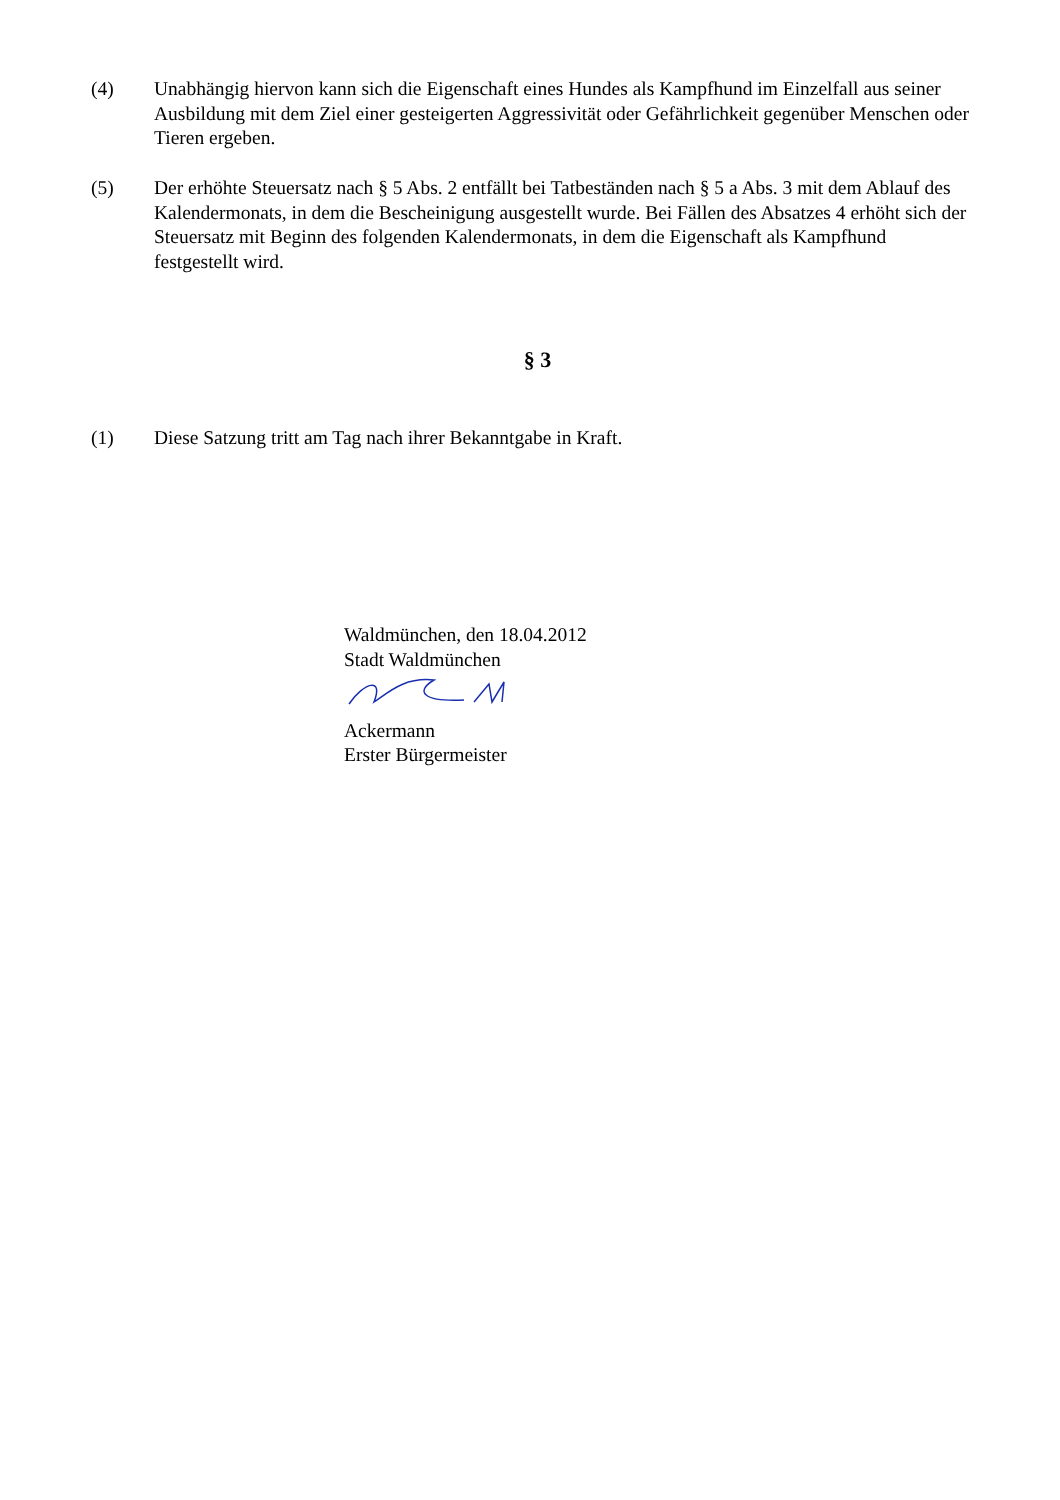(4) Unabhängig hiervon kann sich die Eigenschaft eines Hundes als Kampfhund im Einzelfall aus seiner Ausbildung mit dem Ziel einer gesteigerten Aggressivität oder Gefährlichkeit gegenüber Menschen oder Tieren ergeben.
(5) Der erhöhte Steuersatz nach § 5 Abs. 2 entfällt bei Tatbeständen nach § 5 a Abs. 3 mit dem Ablauf des Kalendermonats, in dem die Bescheinigung ausgestellt wurde. Bei Fällen des Absatzes 4 erhöht sich der Steuersatz mit Beginn des folgenden Kalendermonats, in dem die Eigenschaft als Kampfhund festgestellt wird.
§ 3
(1) Diese Satzung tritt am Tag nach ihrer Bekanntgabe in Kraft.
Waldmünchen, den 18.04.2012
Stadt Waldmünchen
Ackermann
Erster Bürgermeister